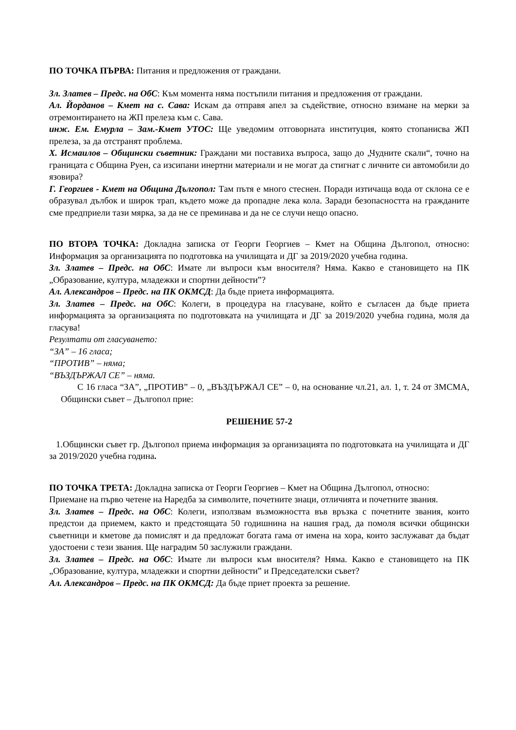ПО ТОЧКА ПЪРВА: Питания и предложения от граждани.
Зл. Златев – Предс. на ОбС: Към момента няма постъпили питания и предложения от граждани.
Ал. Йорданов – Кмет на с. Сава: Искам да отправя апел за съдействие, относно взимане на мерки за отремонтирането на ЖП прелеза към с. Сава.
инж. Ем. Емурла – Зам.-Кмет УТОС: Ще уведомим отговорната институция, която стопанисва ЖП прелеза, за да отстранят проблема.
Х. Исмаилов – Общински съветник: Граждани ми поставиха въпроса, защо до „Чудните скали“, точно на границата с Община Руен, са изсипани инертни материали и не могат да стигнат с личните си автомобили до язовира?
Г. Георгиев - Кмет на Община Дългопол: Там пътя е много стеснен. Поради изтичаща вода от склона се е образувал дълбок и широк трап, където може да пропадне лека кола. Заради безопасността на гражданите сме предприели тази мярка, за да не се преминава и да не се случи нещо опасно.
ПО ВТОРА ТОЧКА: Докладна записка от Георги Георгиев – Кмет на Община Дългопол, относно: Информация за организацията по подготовка на училищата и ДГ за 2019/2020 учебна година.
Зл. Златев – Предс. на ОбС: Имате ли въпроси към вносителя? Няма. Какво е становището на ПК „Образование, култура, младежки и спортни дейности”?
Ал. Александров – Предс. на ПК ОКМСД: Да бъде приета информацията.
Зл. Златев – Предс. на ОбС: Колеги, в процедура на гласуване, който е съгласен да бъде приета информацията за организацията по подготовката на училищата и ДГ за 2019/2020 учебна година, моля да гласува!
Резултати от гласуването:
“ЗА” – 16 гласа;
“ПРОТИВ” – няма;
“ВЪЗДЪРЖАЛ СЕ” – няма.
С 16 гласа “ЗА”, „ПРОТИВ” – 0, „ВЪЗДЪРЖАЛ СЕ” – 0, на основание чл.21, ал. 1, т. 24 от ЗМСМА, Общински съвет – Дългопол прие:
РЕШЕНИЕ 57-2
1.Общински съвет гр. Дългопол приема информация за организацията по подготовката на училищата и ДГ за 2019/2020 учебна година.
ПО ТОЧКА ТРЕТА: Докладна записка от Георги Георгиев – Кмет на Община Дългопол, относно: Приемане на първо четене на Наредба за символите, почетните знаци, отличията и почетните звания.
Зл. Златев – Предс. на ОбС: Колеги, използвам възможността във връзка с почетните звания, които предстои да приемем, както и предстоящата 50 годишнина на нашия град, да помоля всички общински съветници и кметове да помислят и да предложат богата гама от имена на хора, които заслужават да бъдат удостоени с тези звания. Ще наградим 50 заслужили граждани.
Зл. Златев – Предс. на ОбС: Имате ли въпроси към вносителя? Няма. Какво е становището на ПК „Образование, култура, младежки и спортни дейности” и Председателски съвет?
Ал. Александров – Предс. на ПК ОКМСД: Да бъде приет проекта за решение.